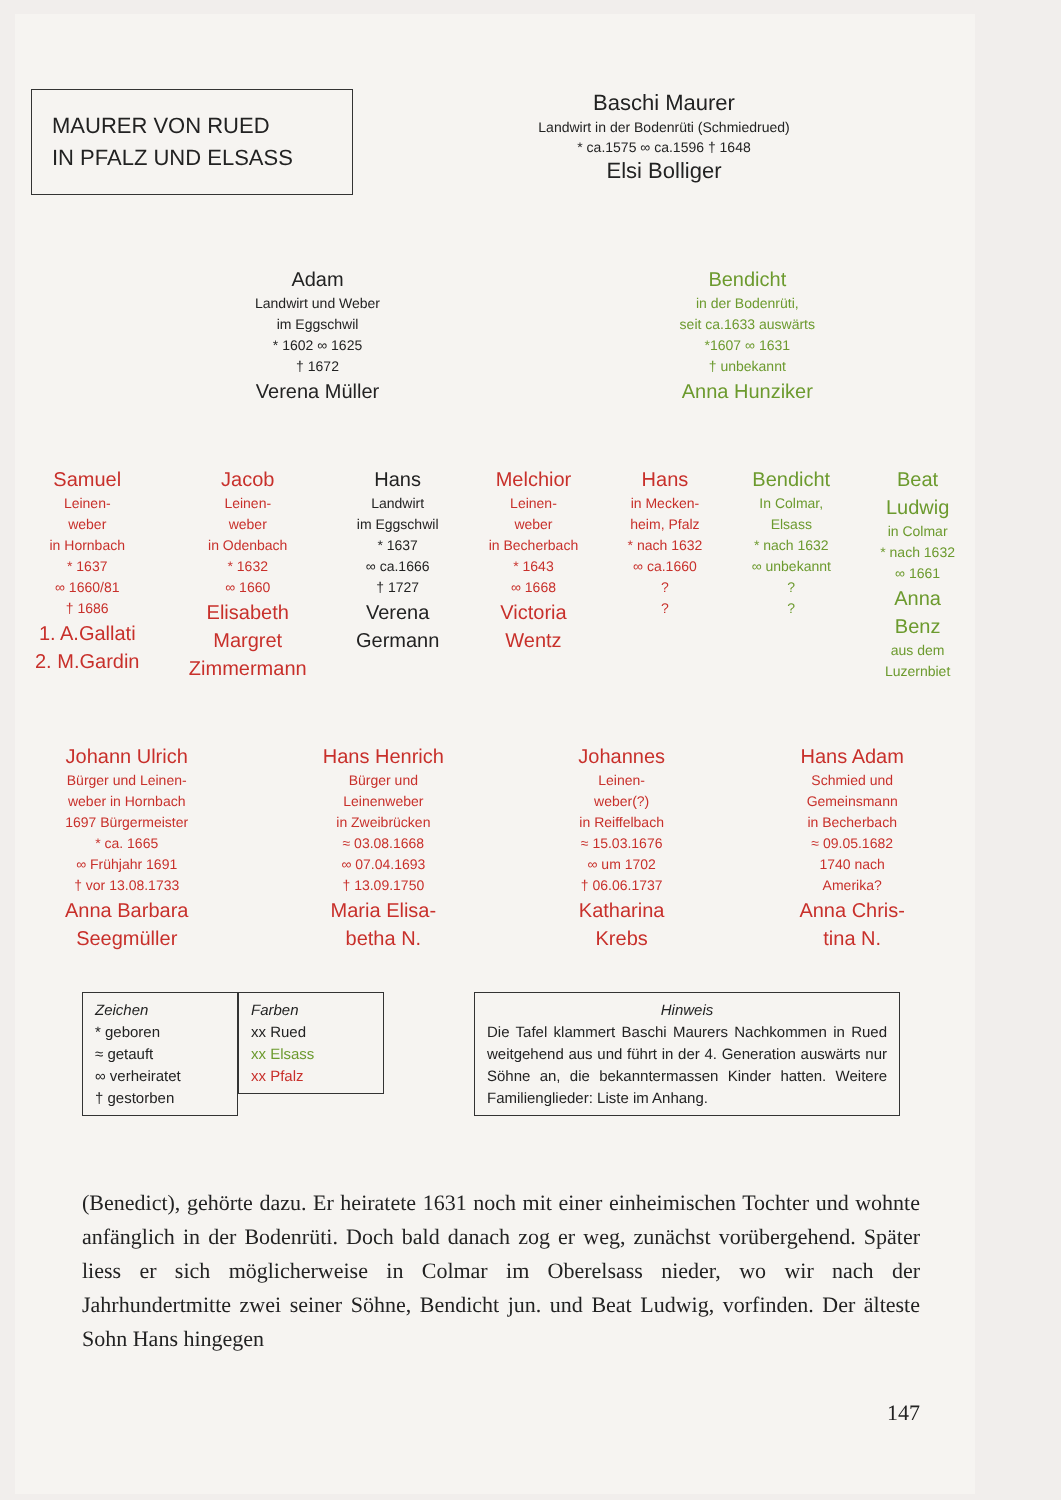MAURER VON RUED
IN PFALZ UND ELSASS
Baschi Maurer
Landwirt in der Bodenrüti (Schmiedrued)
* ca.1575 ∞ ca.1596 † 1648
Elsi Bolliger
Adam
Landwirt und Weber
im Eggschwil
* 1602 ∞ 1625
† 1672
Verena Müller
Bendicht
in der Bodenrüti,
seit ca.1633 auswärts
*1607 ∞ 1631
† unbekannt
Anna Hunziker
Samuel
Leinen-
weber
in Hornbach
* 1637
∞ 1660/81
† 1686
1. A.Gallati
2. M.Gardin
Jacob
Leinen-
weber
in Odenbach
* 1632
∞ 1660
Elisabeth
Margret
Zimmermann
Hans
Landwirt
im Eggschwil
* 1637
∞ ca.1666
† 1727
Verena
Germann
Melchior
Leinen-
weber
in Becherbach
* 1643
∞ 1668
Victoria
Wentz
Hans
in Mecken-
heim, Pfalz
* nach 1632
∞ ca.1660
?
?
Bendicht
In Colmar,
Elsass
* nach 1632
∞ unbekannt
?
?
Beat
Ludwig
in Colmar
* nach 1632
∞ 1661
Anna
Benz
aus dem
Luzernbiet
Johann Ulrich
Bürger und Leinen-
weber in Hornbach
1697 Bürgermeister
* ca. 1665
∞ Frühjahr 1691
† vor 13.08.1733
Anna Barbara
Seegmüller
Hans Henrich
Bürger und
Leinenweber
in Zweibrücken
≈ 03.08.1668
∞ 07.04.1693
† 13.09.1750
Maria Elisa-
betha N.
Johannes
Leinen-
weber(?)
in Reiffelbach
≈ 15.03.1676
∞ um 1702
† 06.06.1737
Katharina
Krebs
Hans Adam
Schmied und
Gemeinsmann
in Becherbach
≈ 09.05.1682
1740 nach
Amerika?
Anna Chris-
tina N.
Zeichen
* geboren
≈ getauft
∞ verheiratet
† gestorben
Farben
xx Rued
xx Elsass
xx Pfalz
Hinweis
Die Tafel klammert Baschi Maurers Nachkommen in Rued weitgehend aus und führt in der 4. Generation auswärts nur Söhne an, die bekanntermassen Kinder hatten. Weitere Familienglieder: Liste im Anhang.
(Benedict), gehörte dazu. Er heiratete 1631 noch mit einer einheimischen Tochter und wohnte anfänglich in der Bodenrüti. Doch bald danach zog er weg, zunächst vorübergehend. Später liess er sich möglicherweise in Colmar im Oberelsass nieder, wo wir nach der Jahrhundertmitte zwei seiner Söhne, Bendicht jun. und Beat Ludwig, vorfinden. Der älteste Sohn Hans hingegen
147